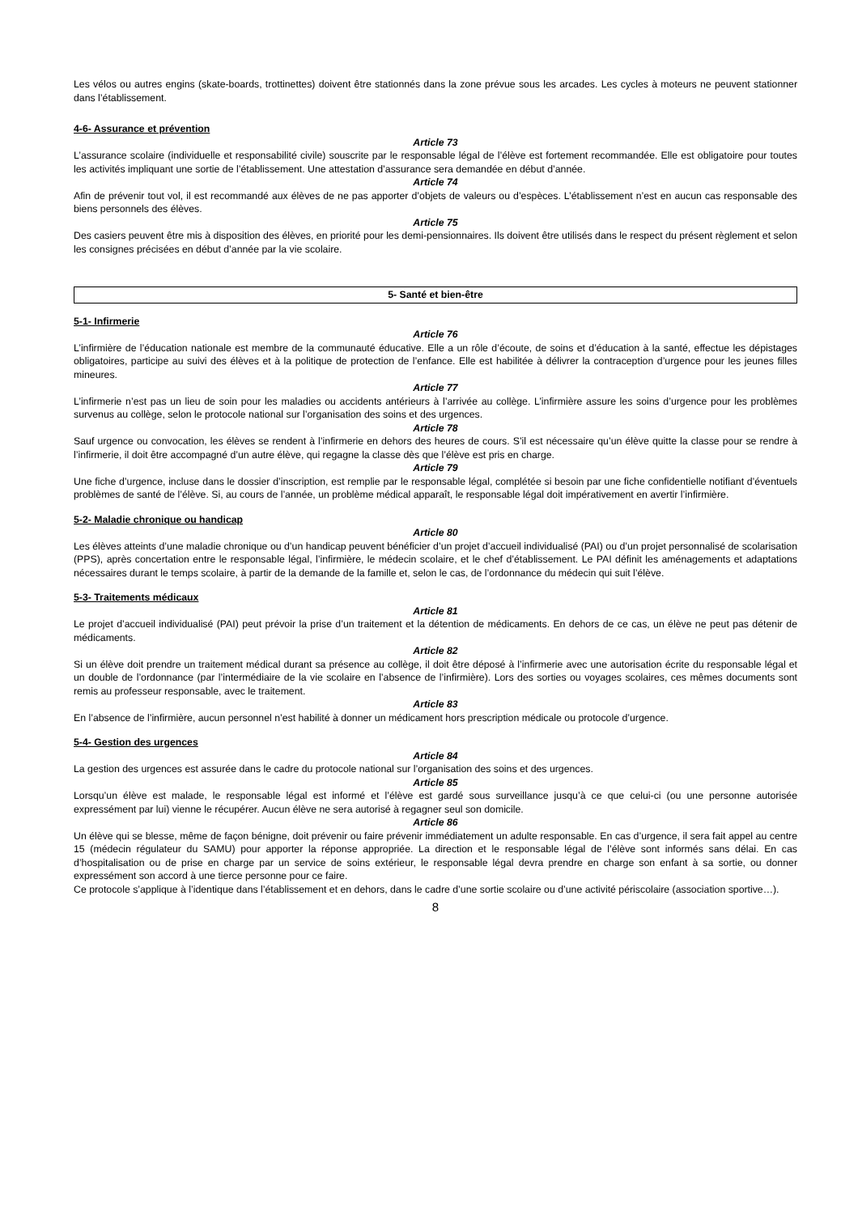Les vélos ou autres engins (skate-boards, trottinettes) doivent être stationnés dans la zone prévue sous les arcades. Les cycles à moteurs ne peuvent stationner dans l’établissement.
4-6- Assurance et prévention
Article 73
L’assurance scolaire (individuelle et responsabilité civile) souscrite par le responsable légal de l’élève est fortement recommandée. Elle est obligatoire pour toutes les activités impliquant une sortie de l’établissement. Une attestation d’assurance sera demandée en début d’année.
Article 74
Afin de prévenir tout vol, il est recommandé aux élèves de ne pas apporter d’objets de valeurs ou d’espèces. L’établissement n’est en aucun cas responsable des biens personnels des élèves.
Article 75
Des casiers peuvent être mis à disposition des élèves, en priorité pour les demi-pensionnaires. Ils doivent être utilisés dans le respect du présent règlement et selon les consignes précisées en début d’année par la vie scolaire.
5- Santé et bien-être
5-1- Infirmerie
Article 76
L’infirmière de l’éducation nationale est membre de la communauté éducative. Elle a un rôle d’écoute, de soins et d’éducation à la santé, effectue les dépistages obligatoires, participe au suivi des élèves et à la politique de protection de l’enfance. Elle est habilitée à délivrer la contraception d’urgence pour les jeunes filles mineures.
Article 77
L’infirmerie n’est pas un lieu de soin pour les maladies ou accidents antérieurs à l’arrivée au collège. L’infirmière assure les soins d’urgence pour les problèmes survenus au collège, selon le protocole national sur l’organisation des soins et des urgences.
Article 78
Sauf urgence ou convocation, les élèves se rendent à l’infirmerie en dehors des heures de cours. S’il est nécessaire qu’un élève quitte la classe pour se rendre à l’infirmerie, il doit être accompagné d’un autre élève, qui regagne la classe dès que l’élève est pris en charge.
Article 79
Une fiche d’urgence, incluse dans le dossier d’inscription, est remplie par le responsable légal, complétée si besoin par une fiche confidentielle notifiant d’éventuels problèmes de santé de l’élève. Si, au cours de l’année, un problème médical apparaît, le responsable légal doit impérativement en avertir l’infirmière.
5-2- Maladie chronique ou handicap
Article 80
Les élèves atteints d’une maladie chronique ou d’un handicap peuvent bénéficier d’un projet d’accueil individualisé (PAI) ou d’un projet personnalisé de scolarisation (PPS), après concertation entre le responsable légal, l’infirmière, le médecin scolaire, et le chef d’établissement. Le PAI définit les aménagements et adaptations nécessaires durant le temps scolaire, à partir de la demande de la famille et, selon le cas, de l’ordonnance du médecin qui suit l’élève.
5-3- Traitements médicaux
Article 81
Le projet d’accueil individualisé (PAI) peut prévoir la prise d’un traitement et la détention de médicaments. En dehors de ce cas, un élève ne peut pas détenir de médicaments.
Article 82
Si un élève doit prendre un traitement médical durant sa présence au collège, il doit être déposé à l’infirmerie avec une autorisation écrite du responsable légal et un double de l’ordonnance (par l’intermédiaire de la vie scolaire en l’absence de l’infirmière). Lors des sorties ou voyages scolaires, ces mêmes documents sont remis au professeur responsable, avec le traitement.
Article 83
En l’absence de l’infirmière, aucun personnel n’est habilité à donner un médicament hors prescription médicale ou protocole d’urgence.
5-4- Gestion des urgences
Article 84
La gestion des urgences est assurée dans le cadre du protocole national sur l’organisation des soins et des urgences.
Article 85
Lorsqu’un élève est malade, le responsable légal est informé et l’élève est gardé sous surveillance jusqu’à ce que celui-ci (ou une personne autorisée expressément par lui) vienne le récupérer. Aucun élève ne sera autorisé à regagner seul son domicile.
Article 86
Un élève qui se blesse, même de façon bénigne, doit prévenir ou faire prévenir immédiatement un adulte responsable. En cas d’urgence, il sera fait appel au centre 15 (médecin régulateur du SAMU) pour apporter la réponse appropriée. La direction et le responsable légal de l’élève sont informés sans délai. En cas d’hospitalisation ou de prise en charge par un service de soins extérieur, le responsable légal devra prendre en charge son enfant à sa sortie, ou donner expressément son accord à une tierce personne pour ce faire.
Ce protocole s’applique à l’identique dans l’établissement et en dehors, dans le cadre d’une sortie scolaire ou d’une activité périscolaire (association sportive…).
8